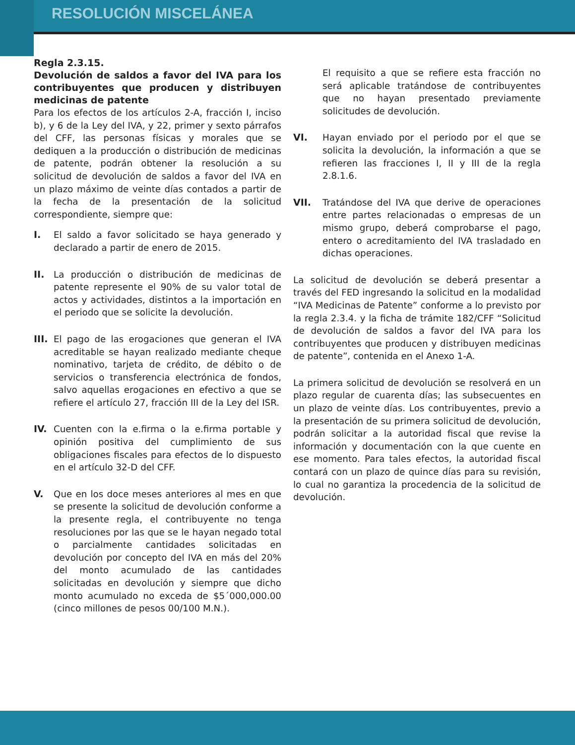RESOLUCIÓN MISCELÁNEA
Regla 2.3.15.
Devolución de saldos a favor del IVA para los contribuyentes que producen y distribuyen medicinas de patente
Para los efectos de los artículos 2-A, fracción I, inciso b), y 6 de la Ley del IVA, y 22, primer y sexto párrafos del CFF, las personas físicas y morales que se dediquen a la producción o distribución de medicinas de patente, podrán obtener la resolución a su solicitud de devolución de saldos a favor del IVA en un plazo máximo de veinte días contados a partir de la fecha de la presentación de la solicitud correspondiente, siempre que:
I. El saldo a favor solicitado se haya generado y declarado a partir de enero de 2015.
II. La producción o distribución de medicinas de patente represente el 90% de su valor total de actos y actividades, distintos a la importación en el periodo que se solicite la devolución.
III. El pago de las erogaciones que generan el IVA acreditable se hayan realizado mediante cheque nominativo, tarjeta de crédito, de débito o de servicios o transferencia electrónica de fondos, salvo aquellas erogaciones en efectivo a que se refiere el artículo 27, fracción III de la Ley del ISR.
IV. Cuenten con la e.firma o la e.firma portable y opinión positiva del cumplimiento de sus obligaciones fiscales para efectos de lo dispuesto en el artículo 32-D del CFF.
V. Que en los doce meses anteriores al mes en que se presente la solicitud de devolución conforme a la presente regla, el contribuyente no tenga resoluciones por las que se le hayan negado total o parcialmente cantidades solicitadas en devolución por concepto del IVA en más del 20% del monto acumulado de las cantidades solicitadas en devolución y siempre que dicho monto acumulado no exceda de $5´000,000.00 (cinco millones de pesos 00/100 M.N.).
El requisito a que se refiere esta fracción no será aplicable tratándose de contribuyentes que no hayan presentado previamente solicitudes de devolución.
VI. Hayan enviado por el periodo por el que se solicita la devolución, la información a que se refieren las fracciones I, II y III de la regla 2.8.1.6.
VII. Tratándose del IVA que derive de operaciones entre partes relacionadas o empresas de un mismo grupo, deberá comprobarse el pago, entero o acreditamiento del IVA trasladado en dichas operaciones.
La solicitud de devolución se deberá presentar a través del FED ingresando la solicitud en la modalidad “IVA Medicinas de Patente” conforme a lo previsto por la regla 2.3.4. y la ficha de trámite 182/CFF “Solicitud de devolución de saldos a favor del IVA para los contribuyentes que producen y distribuyen medicinas de patente”, contenida en el Anexo 1-A.
La primera solicitud de devolución se resolverá en un plazo regular de cuarenta días; las subsecuentes en un plazo de veinte días. Los contribuyentes, previo a la presentación de su primera solicitud de devolución, podrán solicitar a la autoridad fiscal que revise la información y documentación con la que cuente en ese momento. Para tales efectos, la autoridad fiscal contará con un plazo de quince días para su revisión, lo cual no garantiza la procedencia de la solicitud de devolución.